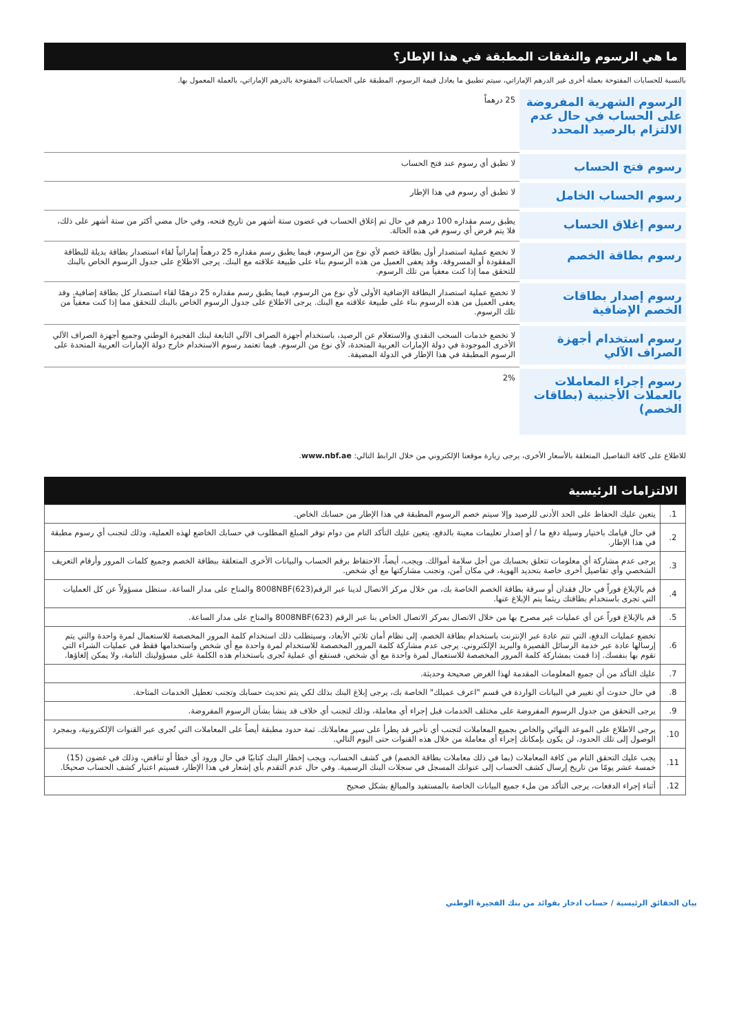ما هي الرسوم والنفقات المطبقة في هذا الإطار؟
بالنسبة للحسابات المفتوحة بعملة أخرى غير الدرهم الإماراتي، سيتم تطبيق ما يعادل قيمة الرسوم، المطبقة على الحسابات المفتوحة بالدرهم الإماراتي، بالعملة المعمول بها.
| الرسوم الشهرية المفروضة على الحساب في حال عدم الالتزام بالرصيد المحدد | 25 درهماً |
| رسوم فتح الحساب | لا تطبق أي رسوم عند فتح الحساب |
| رسوم الحساب الخامل | لا تطبق أي رسوم في هذا الإطار |
| رسوم إغلاق الحساب | يطبق رسم مقداره 100 درهم في حال تم إغلاق الحساب في غضون ستة أشهر من تاريخ فتحه، وفي حال مضي أكثر من ستة أشهر على ذلك، فلا يتم فرض أي رسوم في هذه الحالة. |
| رسوم بطاقة الخصم | لا تخضع عملية استصدار أول بطاقة خصم لأي نوع من الرسوم، فيما يطبق رسم مقداره 25 درهماً إماراتياً لقاء استصدار بطاقة بديلة للبطاقة المفقودة أو المسروقة. وقد يعفى العميل من هذه الرسوم بناء على طبيعة علاقته مع البنك. يرجى الاطلاع على جدول الرسوم الخاص بالبنك للتحقق مما إذا كنت معفياً من تلك الرسوم. |
| رسوم إصدار بطاقات الخصم الإضافية | لا تخضع عملية استصدار البطاقة الإضافية الأولى لأي نوع من الرسوم، فيما يطبق رسم مقداره 25 درهمًا لقاء استصدار كل بطاقة إضافية. وقد يعفى العميل من هذه الرسوم بناء على طبيعة علاقته مع البنك. يرجى الاطلاع على جدول الرسوم الخاص بالبنك للتحقق مما إذا كنت معفياً من تلك الرسوم. |
| رسوم استخدام أجهزة الصراف الآلي | لا تخضع خدمات السحب النقدي والاستعلام عن الرصيد، باستخدام أجهزة الصراف الآلي التابعة لبنك الفجيرة الوطني وجميع أجهزة الصراف الآلي الأخرى الموجودة في دولة الإمارات العربية المتحدة، لأي نوع من الرسوم. فيما تعتمد رسوم الاستخدام خارج دولة الإمارات العربية المتحدة على الرسوم المطبقة في هذا الإطار في الدولة المضيفة. |
| رسوم إجراء المعاملات بالعملات الأجنبية (بطاقات الخصم) | 2% |
للاطلاع على كافة التفاصيل المتعلقة بالأسعار الأخرى، يرجى زيارة موقعنا الإلكتروني من خلال الرابط التالي: www.nbf.ae.
الالتزامات الرئيسية
| 1. | يتعين عليك الحفاظ على الحد الأدنى للرصيد وإلا سيتم خصم الرسوم المطبقة في هذا الإطار من حسابك الخاص. |
| 2. | في حال قيامك باختيار وسيلة دفع ما / أو إصدار تعليمات معينة بالدفع، يتعين عليك التأكد التام من دوام توفر المبلغ المطلوب في حسابك الخاضع لهذه العملية، وذلك لتجنب أي رسوم مطبقة في هذا الإطار. |
| 3. | يرجى عدم مشاركة أي معلومات تتعلق بحسابك من أجل سلامة أموالك. ويجب، أيضاً، الاحتفاظ برقم الحساب والبيانات الأخرى المتعلقة ببطاقة الخصم وجميع كلمات المرور وأرقام التعريف الشخصي وأي تفاصيل أخرى خاصة بتحديد الهوية، في مكان آمن، وتجنب مشاركتها مع أي شخص. |
| 4. | قم بالإبلاغ فوراً في حال فقدان أو سرقة بطاقة الخصم الخاصة بك، من خلال مركز الاتصال لدينا عبر الرقم(623)8008NBF والمتاح على مدار الساعة. ستظل مسؤولاً عن كل العمليات التي تجرى باستخدام بطاقتك ريثما يتم الإبلاغ عنها. |
| 5. | قم بالإبلاغ فوراً عن أي عمليات غير مصرح بها من خلال الاتصال بمركز الاتصال الخاص بنا عبر الرقم (623)8008NBF والمتاح على مدار الساعة. |
| 6. | تخضع عمليات الدفع، التي تتم عادة عبر الإنترنت باستخدام بطاقة الخصم، إلى نظام أمان ثلاثي الأبعاد، وسيتطلب ذلك استخدام كلمة المرور المخصصة للاستعمال لمرة واحدة والتي يتم إرسالها عادة عبر خدمة الرسائل القصيرة والبريد الإلكتروني. يرجى عدم مشاركة كلمة المرور المخصصة للاستخدام لمرة واحدة مع أي شخص واستخدامها فقط في عمليات الشراء التي تقوم بها بنفسك. إذا قمت بمشاركة كلمة المرور المخصصة للاستعمال لمرة واحدة مع أي شخص، فستقع أي عملية تُجرى باستخدام هذه الكلمة على مسؤوليتك التامة، ولا يمكن إلغاؤها. |
| 7. | عليك التأكد من أن جميع المعلومات المقدمة لهذا الغرض صحيحة وحديثة. |
| 8. | في حال حدوث أي تغيير في البيانات الواردة في قسم "اعرف عميلك" الخاصة بك، يرجى إبلاغ البنك بذلك لكي يتم تحديث حسابك وتجنب تعطيل الخدمات المتاحة. |
| 9. | يرجى التحقق من جدول الرسوم المفروضة على مختلف الخدمات قبل إجراء أي معاملة، وذلك لتجنب أي خلاف قد ينشأ بشأن الرسوم المفروضة. |
| 10. | يرجى الاطلاع على الموعد النهائي والخاص بجميع المعاملات لتجنب أي تأخير قد يطرأ على سير معاملاتك. ثمة حدود مطبقة أيضاً على المعاملات التي تُجرى عبر القنوات الإلكترونية، وبمجرد الوصول إلى تلك الحدود، لن يكون بإمكانك إجراء أي معاملة من خلال هذه القنوات حتى اليوم التالي. |
| 11. | يجب عليك التحقق التام من كافة المعاملات (بما في ذلك معاملات بطاقة الخصم) في كشف الحساب، ويجب إخطار البنك كتابيًا في حال ورود أي خطأ أو تناقض، وذلك في غضون (15) خمسة عشر يومًا من تاريخ إرسال كشف الحساب إلى عنوانك المسجل في سجلات البنك الرسمية. وفي حال عدم التقدم بأي إشعار في هذا الإطار، فسيتم اعتبار كشف الحساب صحيحًا. |
| 12. | أثناء إجراء الدفعات، يرجى التأكد من ملء جميع البيانات الخاصة بالمستفيد والمبالغ بشكل صحيح |
بيان الحقائق الرئيسية / حساب ادخار بفوائد من بنك الفجيرة الوطني